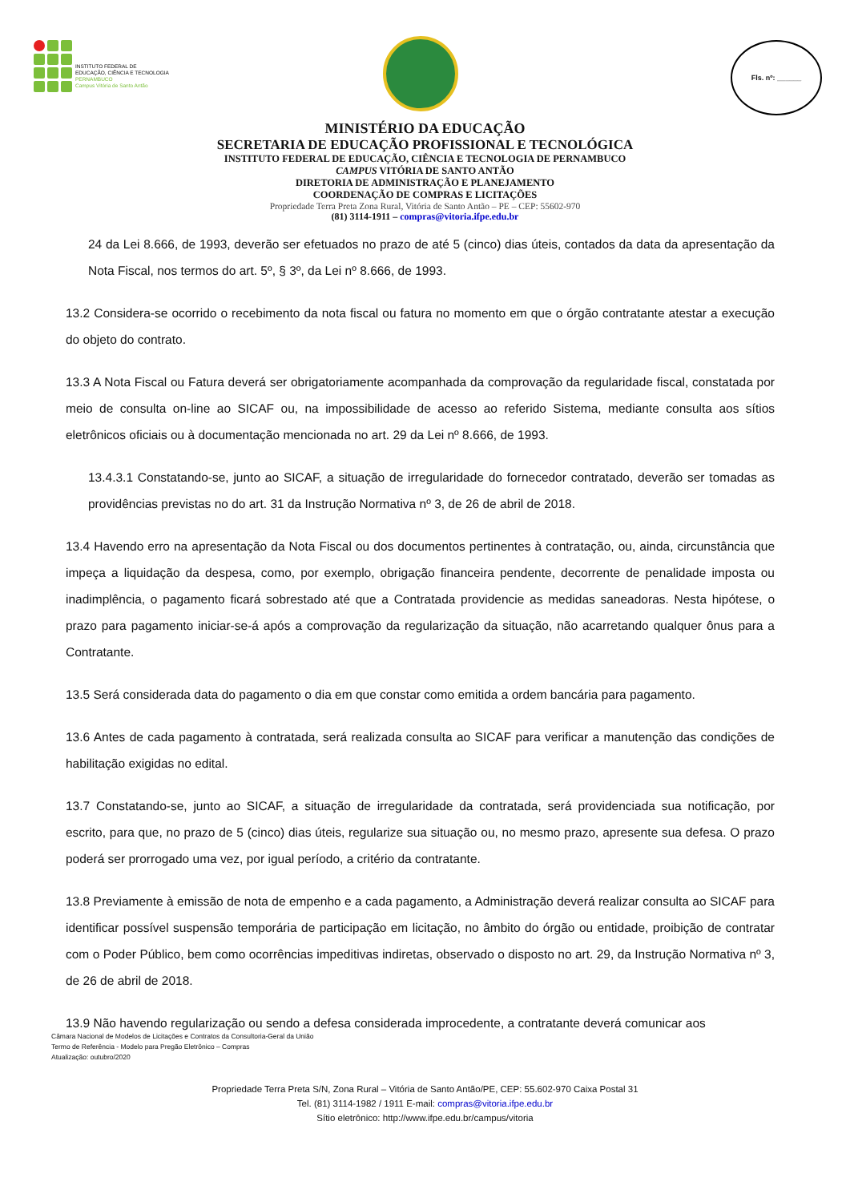INSTITUTO FEDERAL DE
EDUCAÇÃO, CIÊNCIA E TECNOLOGIA
PERNAMBUCO
Campus Vitória de Santo Antão
Fls. nº: ______
MINISTÉRIO DA EDUCAÇÃO
SECRETARIA DE EDUCAÇÃO PROFISSIONAL E TECNOLÓGICA
INSTITUTO FEDERAL DE EDUCAÇÃO, CIÊNCIA E TECNOLOGIA DE PERNAMBUCO
CAMPUS VITÓRIA DE SANTO ANTÃO
DIRETORIA DE ADMINISTRAÇÃO E PLANEJAMENTO
COORDENAÇÃO DE COMPRAS E LICITAÇÕES
Propriedade Terra Preta Zona Rural, Vitória de Santo Antão – PE – CEP: 55602-970
(81) 3114-1911 – compras@vitoria.ifpe.edu.br
24 da Lei 8.666, de 1993, deverão ser efetuados no prazo de até 5 (cinco) dias úteis, contados da data da apresentação da Nota Fiscal, nos termos do art. 5º, § 3º, da Lei nº 8.666, de 1993.
13.2 Considera-se ocorrido o recebimento da nota fiscal ou fatura no momento em que o órgão contratante atestar a execução do objeto do contrato.
13.3 A Nota Fiscal ou Fatura deverá ser obrigatoriamente acompanhada da comprovação da regularidade fiscal, constatada por meio de consulta on-line ao SICAF ou, na impossibilidade de acesso ao referido Sistema, mediante consulta aos sítios eletrônicos oficiais ou à documentação mencionada no art. 29 da Lei nº 8.666, de 1993.
13.4.3.1 Constatando-se, junto ao SICAF, a situação de irregularidade do fornecedor contratado, deverão ser tomadas as providências previstas no do art. 31 da Instrução Normativa nº 3, de 26 de abril de 2018.
13.4 Havendo erro na apresentação da Nota Fiscal ou dos documentos pertinentes à contratação, ou, ainda, circunstância que impeça a liquidação da despesa, como, por exemplo, obrigação financeira pendente, decorrente de penalidade imposta ou inadimplência, o pagamento ficará sobrestado até que a Contratada providencie as medidas saneadoras. Nesta hipótese, o prazo para pagamento iniciar-se-á após a comprovação da regularização da situação, não acarretando qualquer ônus para a Contratante.
13.5 Será considerada data do pagamento o dia em que constar como emitida a ordem bancária para pagamento.
13.6 Antes de cada pagamento à contratada, será realizada consulta ao SICAF para verificar a manutenção das condições de habilitação exigidas no edital.
13.7 Constatando-se, junto ao SICAF, a situação de irregularidade da contratada, será providenciada sua notificação, por escrito, para que, no prazo de 5 (cinco) dias úteis, regularize sua situação ou, no mesmo prazo, apresente sua defesa. O prazo poderá ser prorrogado uma vez, por igual período, a critério da contratante.
13.8 Previamente à emissão de nota de empenho e a cada pagamento, a Administração deverá realizar consulta ao SICAF para identificar possível suspensão temporária de participação em licitação, no âmbito do órgão ou entidade, proibição de contratar com o Poder Público, bem como ocorrências impeditivas indiretas, observado o disposto no art. 29, da Instrução Normativa nº 3, de 26 de abril de 2018.
13.9 Não havendo regularização ou sendo a defesa considerada improcedente, a contratante deverá comunicar aos
Câmara Nacional de Modelos de Licitações e Contratos da Consultoria-Geral da União
Termo de Referência - Modelo para Pregão Eletrônico – Compras
Atualização: outubro/2020
Propriedade Terra Preta S/N, Zona Rural – Vitória de Santo Antão/PE, CEP: 55.602-970 Caixa Postal 31
Tel. (81) 3114-1982 / 1911 E-mail: compras@vitoria.ifpe.edu.br
Sítio eletrônico: http://www.ifpe.edu.br/campus/vitoria